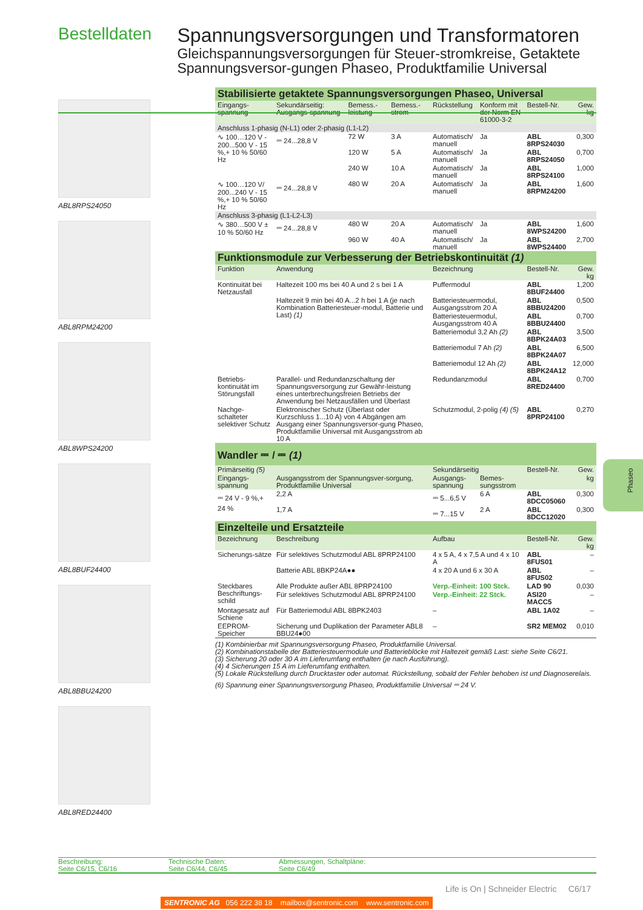Bestelldaten
Spannungsversorgungen und Transformatoren
Gleichspannungsversorgungen für Steuer-stromkreise, Getaktete Spannungsversor-gungen Phaseo, Produktfamilie Universal
ABL8RPS24050
ABL8RPM24200
ABL8WPS24200
ABL8BUF24400
ABL8BBU24200
ABL8RED24400
| Stabilisierte getaktete Spannungsversorgungen Phaseo, Universal | | | | | | | |
| Eingangs-spannung | Sekundärseitig: Ausgangs-spannung | Bemess.-leistung | Bemess.-strom | Rückstellung | Konform mit der Norm EN 61000-3-2 | Bestell-Nr. | Gew. kg |
| Anschluss 1-phasig (N-L1) oder 2-phasig (L1-L2) | | | | | | | |
| ∿ 100…120 V - 200...500 V - 15 %,+ 10 % 50/60 Hz | ⎓ 24...28,8 V | 72 W | 3 A | Automatisch/ manuell | Ja | ABL 8RPS24030 | 0,300 |
| | | 120 W | 5 A | Automatisch/ manuell | Ja | ABL 8RPS24050 | 0,700 |
| | | 240 W | 10 A | Automatisch/ manuell | Ja | ABL 8RPS24100 | 1,000 |
| ∿ 100…120 V/ 200...240 V - 15 %,+ 10 % 50/60 Hz | ⎓ 24...28,8 V | 480 W | 20 A | Automatisch/ manuell | Ja | ABL 8RPM24200 | 1,600 |
| Anschluss 3-phasig (L1-L2-L3) | | | | | | | |
| ∿ 380…500 V ± 10 % 50/60 Hz | ⎓ 24...28,8 V | 480 W | 20 A | Automatisch/ manuell | Ja | ABL 8WPS24200 | 1,600 |
| | | 960 W | 40 A | Automatisch/ manuell | Ja | ABL 8WPS24400 | 2,700 |
| Funktionsmodule zur Verbesserung der Betriebskontinuität (1) | | | | | | | |
| Funktion | Anwendung | | | Bezeichnung | | Bestell-Nr. | Gew. kg |
| Kontinuität bei Netzausfall | Haltezeit 100 ms bei 40 A und 2 s bei 1 A | | | Puffermodul | | ABL 8BUF24400 | 1,200 |
| | Haltezeit 9 min bei 40 A...2 h bei 1 A (je nach Kombination Batteriesteuer-modul, Batterie und Last) (1) | | | Batteriesteuermodul, Ausgangsstrom 20 A | | ABL 8BBU24200 | 0,500 |
| | | | | Batteriesteuermodul, Ausgangsstrom 40 A | | ABL 8BBU24400 | 0,700 |
| | | | | Batteriemodul 3,2 Ah (2) | | ABL 8BPK24A03 | 3,500 |
| | | | | Batteriemodul 7 Ah (2) | | ABL 8BPK24A07 | 6,500 |
| | | | | Batteriemodul 12 Ah (2) | | ABL 8BPK24A12 | 12,000 |
| Betriebs-kontinuität im Störungsfall | Parallel- und Redundanzschaltung der Spannungsversorgung zur Gewähr-leistung eines unterbrechungsfreien Betriebs der Anwendung bei Netzausfällen und Überlast | | | Redundanzmodul | | ABL 8RED24400 | 0,700 |
| Nachge-schalteter selektiver Schutz | Elektronischer Schutz (Überlast oder Kurzschluss 1...10 A) von 4 Abgängen am Ausgang einer Spannungsversor-gung Phaseo, Produktfamilie Universal mit Ausgangsstrom ab 10 A | | | Schutzmodul, 2-polig (4) (5) | | ABL 8PRP24100 | 0,270 |
| Wandler ⎓ / ⎓ (1) | | | | | | | |
| Primärseitig (5) | | | | Sekundärseitig | | Bestell-Nr. | Gew. |
| Eingangs-spannung | Ausgangsstrom der Spannungsver-sorgung, Produktfamilie Universal | | | Ausgangs-spannung | Bemes-sungsstrom | | kg |
| ⎓ 24 V - 9 %,+ 24 % | 2,2 A | | | ⎓ 5...6,5 V | 6 A | ABL 8DCC05060 | 0,300 |
| | 1,7 A | | | ⎓ 7...15 V | 2 A | ABL 8DCC12020 | 0,300 |
| Einzelteile und Ersatzteile | | | | | | | |
| Bezeichnung | Beschreibung | | | Aufbau | | Bestell-Nr. | Gew. kg |
| Sicherungs-sätze | Für selektives Schutzmodul ABL 8PRP24100 | | | 4 x 5 A, 4 x 7,5 A und 4 x 10 A | | ABL 8FUS01 | – |
| | Batterie ABL 8BKP24A●● | | | 4 x 20 A und 6 x 30 A | | ABL 8FUS02 | – |
| Steckbares Beschriftungs-schild | Alle Produkte außer ABL 8PRP24100 | | | Verp.-Einheit: 100 Stck. | | LAD 90 | 0,030 |
| | Für selektives Schutzmodul ABL 8PRP24100 | | | Verp.-Einheit: 22 Stck. | | ASI20 MACC5 | – |
| Montagesatz auf Schiene | Für Batteriemodul ABL 8BPK2403 | | | – | | ABL 1A02 | – |
| EEPROM-Speicher | Sicherung und Duplikation der Parameter ABL8 BBU24●00 | | | – | | SR2 MEM02 | 0,010 |
(1) Kombinierbar mit Spannungsversorgung Phaseo, Produktfamilie Universal.
(2) Kombinationstabelle der Batteriesteuermodule und Batterieblöcke mit Haltezeit gemäß Last: siehe Seite C6/21.
(3) Sicherung 20 oder 30 A im Lieferumfang enthalten (je nach Ausführung).
(4) 4 Sicherungen 15 A im Lieferumfang enthalten.
(5) Lokale Rückstellung durch Drucktaster oder automat. Rückstellung, sobald der Fehler behoben ist und Diagnoserelais.
(6) Spannung einer Spannungsversorgung Phaseo, Produktfamilie Universal ⎓ 24 V.
Beschreibung:
Seite C6/15, C6/16
Technische Daten:
Seite C6/44, C6/45
Abmessungen, Schaltpläne:
Seite C6/49
Life is On | Schneider Electric C6/17
SENTRONIC AG 056 222 38 18 mailbox@sentronic.com www.sentronic.com
Phaseo